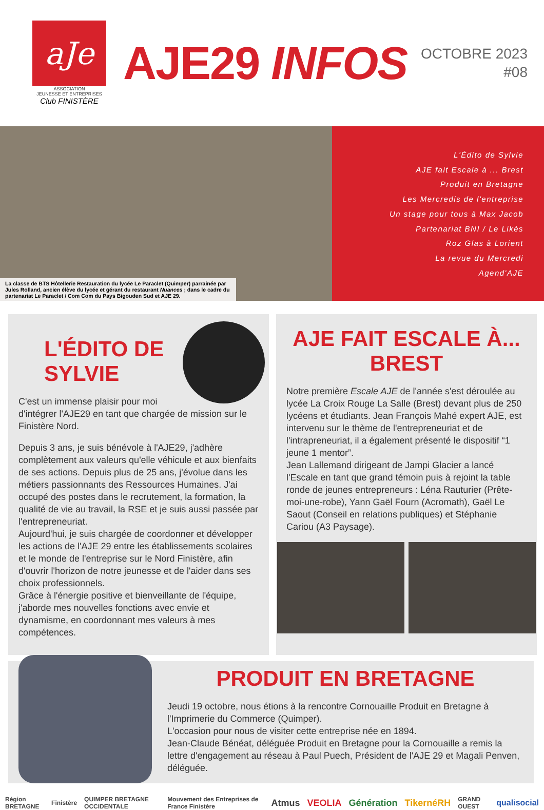aJe
ASSOCIATION
JEUNESSE ET ENTREPRISES
Club FINISTÈRE
AJE29 INFOS
OCTOBRE 2023
#08
La classe de BTS Hôtellerie Restauration du lycée Le Paraclet (Quimper) parrainée par Jules Rolland, ancien élève du lycée et gérant du restaurant Nuances ; dans le cadre du partenariat Le Paraclet / Com Com du Pays Bigouden Sud et AJE 29.
L'Édito de Sylvie
AJE fait Escale à ... Brest
Produit en Bretagne
Les Mercredis de l'entreprise
Un stage pour tous à Max Jacob
Partenariat BNI / Le Likès
Roz Glas à Lorient
La revue du Mercredi
Agend'AJE
L'ÉDITO DE SYLVIE
C'est un immense plaisir pour moi d'intégrer l'AJE29 en tant que chargée de mission sur le Finistère Nord.
Depuis 3 ans, je suis bénévole à l'AJE29, j'adhère complètement aux valeurs qu'elle véhicule et aux bienfaits de ses actions. Depuis plus de 25 ans, j'évolue dans les métiers passionnants des Ressources Humaines. J'ai occupé des postes dans le recrutement, la formation, la qualité de vie au travail, la RSE et je suis aussi passée par l'entrepreneuriat.
Aujourd'hui, je suis chargée de coordonner et développer les actions de l'AJE 29 entre les établissements scolaires et le monde de l'entreprise sur le Nord Finistère, afin d'ouvrir l'horizon de notre jeunesse et de l'aider dans ses choix professionnels.
Grâce à l'énergie positive et bienveillante de l'équipe, j'aborde mes nouvelles fonctions avec envie et dynamisme, en coordonnant mes valeurs à mes compétences.
AJE FAIT ESCALE À... BREST
Notre première Escale AJE de l'année s'est déroulée au lycée La Croix Rouge La Salle (Brest) devant plus de 250 lycéens et étudiants. Jean François Mahé expert AJE, est intervenu sur le thème de l'entrepreneuriat et de l'intrapreneuriat, il a également présenté le dispositif “1 jeune 1 mentor”.
Jean Lallemand dirigeant de Jampi Glacier a lancé l'Escale en tant que grand témoin puis à rejoint la table ronde de jeunes entrepreneurs : Léna Rauturier (Prête-moi-une-robe), Yann Gaël Fourn (Acromath), Gaël Le Saout (Conseil en relations publiques) et Stéphanie Cariou (A3 Paysage).
PRODUIT EN BRETAGNE
Jeudi 19 octobre, nous étions à la rencontre Cornouaille Produit en Bretagne à l'Imprimerie du Commerce (Quimper).
L'occasion pour nous de visiter cette entreprise née en 1894.
Jean-Claude Bénéat, déléguée Produit en Bretagne pour la Cornouaille a remis la lettre d'engagement au réseau à Paul Puech, Président de l'AJE 29 et Magali Penven, déléguée.
Région BRETAGNE Finistère QUIMPER BRETAGNE OCCIDENTALE Mouvement des Entreprises de France Finistère Atmus VEOLIA Génération TikernéRH GRAND OUEST qualisocial